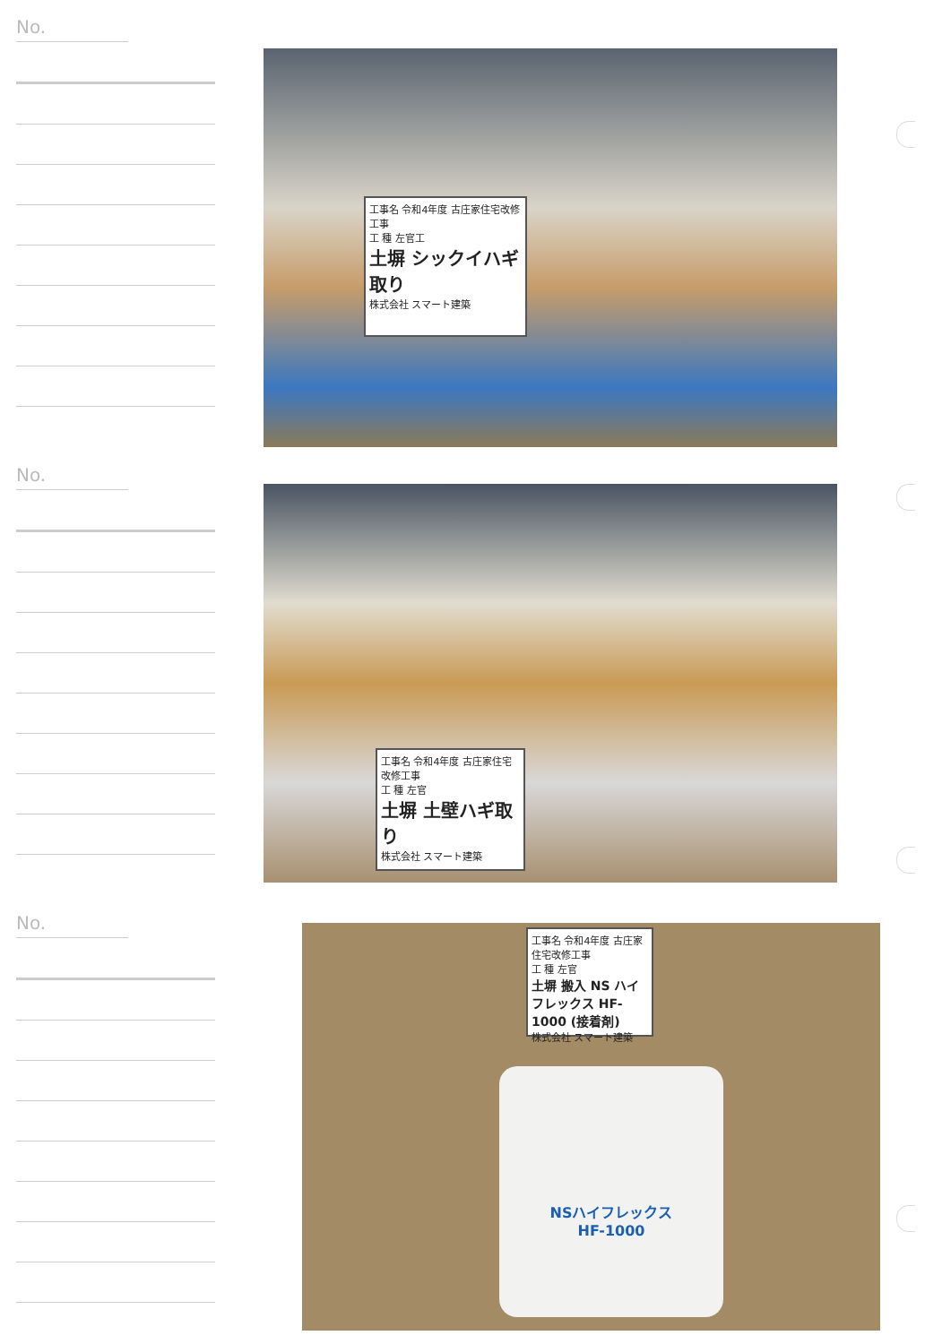No.
工事名 令和4年度 古庄家住宅改修工事
工 種 左官工
土塀 シックイハギ取り
株式会社 スマート建築
No.
工事名 令和4年度 古庄家住宅改修工事
工 種 左官
土塀 土壁ハギ取り
株式会社 スマート建築
No.
NSハイフレックス
HF-1000
工事名 令和4年度 古庄家住宅改修工事
工 種 左官
土塀 搬入 NS ハイフレックス HF-1000 (接着剤)
株式会社 スマート建築